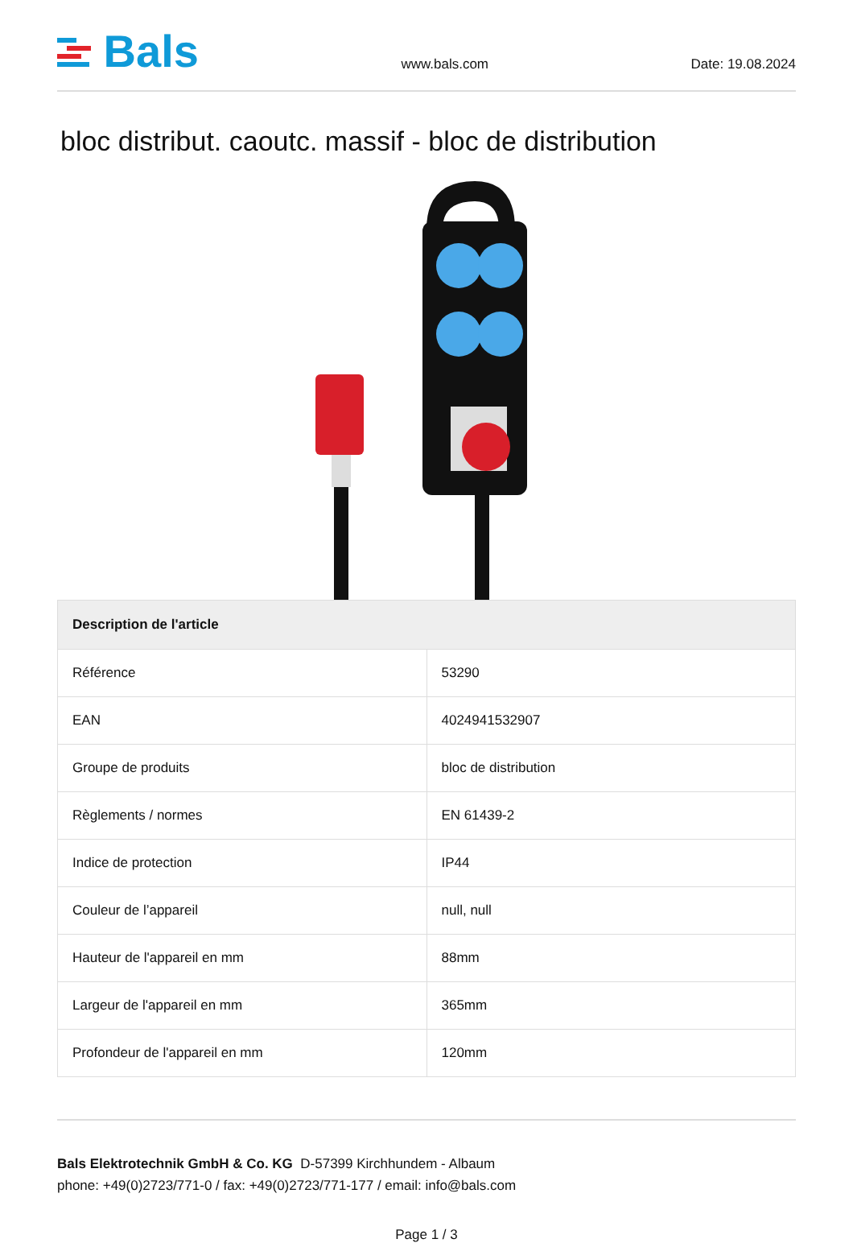Bals
www.bals.com Date: 19.08.2024
bloc distribut. caoutc. massif - bloc de distribution
| Description de l'article | |
| --- | --- |
| Référence | 53290 |
| EAN | 4024941532907 |
| Groupe de produits | bloc de distribution |
| Règlements / normes | EN 61439-2 |
| Indice de protection | IP44 |
| Couleur de l’appareil | null, null |
| Hauteur de l'appareil en mm | 88mm |
| Largeur de l'appareil en mm | 365mm |
| Profondeur de l'appareil en mm | 120mm |
Bals Elektrotechnik GmbH & Co. KG D-57399 Kirchhundem - Albaum
phone: +49(0)2723/771-0 / fax: +49(0)2723/771-177 / email: info@bals.com
Page 1 / 3